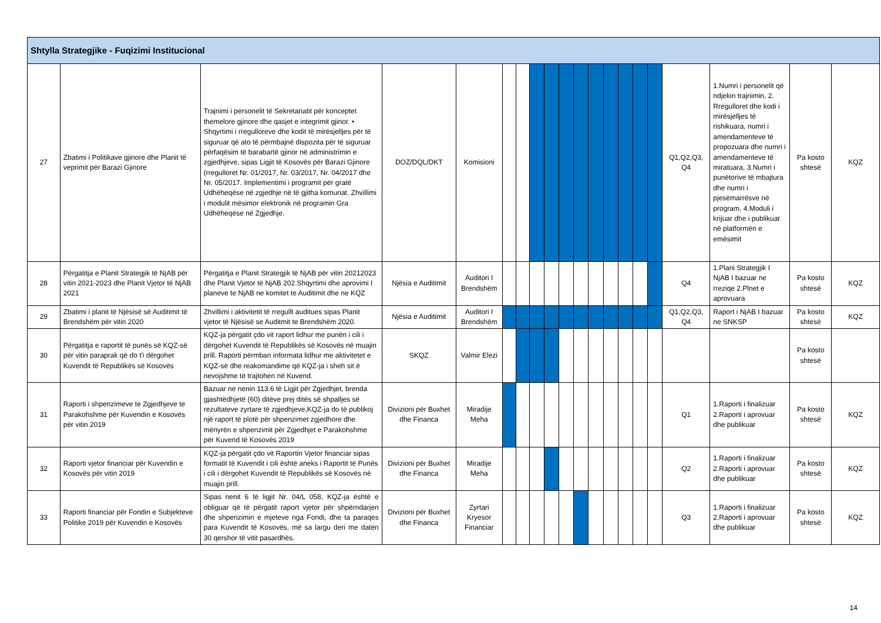| Shtylla Strategjike - Fuqizimi Institucional | | | | | | | | | | | | | | | | | | | |
| --- | --- | --- | --- | --- | --- | --- | --- | --- | --- | --- | --- | --- | --- | --- | --- | --- | --- | --- | --- |
| 27 | Zbatimi i Politikave gjinore dhe Planit të veprimit për Barazi Gjinore | Trajnimi i personelit të Sekretariatit për konceptet themelore gjinore dhe qasjet e integrimit gjinor. • Shqyrtimi i rregulloreve dhe kodit të mirësjelljes për të siguruar që ato të përmbajnë dispozita për të siguruar përfaqësim të barabartë gjinor në administrimin e zgjedhjeve, sipas Ligjit të Kosovës për Barazi Gjinore (rregulloret Nr. 01/2017, Nr. 03/2017, Nr. 04/2017 dhe Nr. 05/2017. Implementimi i programit për gratë Udhëheqëse në zgjedhje në të gjitha komunat. Zhvillimi i modulit mësimor elektronik në programin Gra Udhëheqëse në Zgjedhje. | DOZ/DQL/DKT | Komisioni | | | | | | | | | | | | Q1,Q2,Q3, Q4 | 1.Numri i personelit që ndjekin trajnimin, 2. Rregulloret dhe kodi i mirësjelljes të rishikuara, numri i amendamenteve të propozuara dhe numri i amendamenteve të miratuara, 3.Numri i punëtorive të mbajtura dhe numri i pjesëmarrësve në program, 4.Moduli i krijuar dhe i publikuar në platformën e emësimit | Pa kosto shtesë | KQZ |
| 28 | Përgatitja e Planit Strategjik të NjAB për vitin 2021-2023 dhe Planit Vjetor të NjAB 2021 | Përgatitja e Planit Strategjik të NjAB për vitin 20212023 dhe Planit Vjetor të NjAB 202.Shqyrtimi dhe aprovimi I planeve te NjAB ne komitet te Auditimit dhe ne KQZ | Njësia e Auditimit | Auditori I Brendshëm | | | | | | | | | | | | Q4 | 1.Plani Strategjik I NjAB I bazuar ne rreziqe 2.Plnet e aprovuara | Pa kosto shtesë | KQZ |
| 29 | Zbatimi i planit të Njësisë së Auditimit të Brendshëm për vitin 2020 | Zhvillimi i aktivitetit të rregullt auditues sipas Planit vjetor të Njësisë se Auditmit te Brendshëm 2020. | Njësia e Auditimit | Auditori I Brendshëm | | | | | | | | | | | | Q1,Q2,Q3, Q4 | Raport i NjAB I bazuar ne SNKSP | Pa kosto shtesë | KQZ |
| 30 | Përgatitja e raportit të punës së KQZ-së për vitin paraprak që do t'i dërgohet Kuvendit të Republikës së Kosovës | KQZ-ja përgatit çdo vit raport lidhur me punën i cili i dërgohet Kuvendit të Republikës së Kosovës në muajin prill. Raporti përmban informata lidhur me aktivitetet e KQZ-së dhe reakomandime që KQZ-ja i sheh sit ë nevojshme të trajtohen në Kuvend. | SKQZ | Valmir Elezi | | | | | | | | | | | | | | Pa kosto shtesë | |
| 31 | Raporti i shpenzimeve te Zgjedhjeve te Parakohshme për Kuvendin e Kosovës për vitin 2019 | Bazuar ne nenin 113.6 të Ligjit për Zgjedhjet, brenda gjashtëdhjetë (60) ditëve prej ditës së shpalljes së rezultateve zyrtare të zgjedhjeve,KQZ-ja do të publikoj një raport të plotë për shpenzimet zgjedhore dhe mënyrën e shpenzimit për Zgjedhjet e Parakohshme për Kuvend të Kosovës 2019 | Divizioni për Buxhet dhe Financa | Miradije Meha | | | | | | | | | | | | Q1 | 1.Raporti i finalizuar 2.Raporti i aprovuar dhe publikuar | Pa kosto shtesë | KQZ |
| 32 | Raporti vjetor financiar për Kuvendin e Kosovës për vitin 2019 | KQZ-ja përgatit çdo vit Raportin Vjetor financiar sipas formatit të Kuvendit i cili është aneks i Raportit të Punës i cili i dërgohet Kuvendit të Republikës së Kosovës në muajin prill. | Divizioni për Buxhet dhe Financa | Miradije Meha | | | | | | | | | | | | Q2 | 1.Raporti i finalizuar 2.Raporti i aprovuar dhe publikuar | Pa kosto shtesë | KQZ |
| 33 | Raporti financiar për Fondin e Subjekteve Politike 2019 për Kuvendin e Kosovës | Sipas nenit 6 të ligjit Nr. 04/L 058, KQZ-ja është e obliguar që të përgatit raport vjetor për shpërndarjen dhe shpenzimin e mjeteve nga Fondi, dhe ta paraqes para Kuvendit të Kosovës, më sa largu deri me datën 30 qershor të vitit pasardhës. | Divizioni për Buxhet dhe Financa | Zyrtari Kryesor Financiar | | | | | | | | | | | | Q3 | 1.Raporti i finalizuar 2.Raporti i aprovuar dhe publikuar | Pa kosto shtesë | KQZ |
14